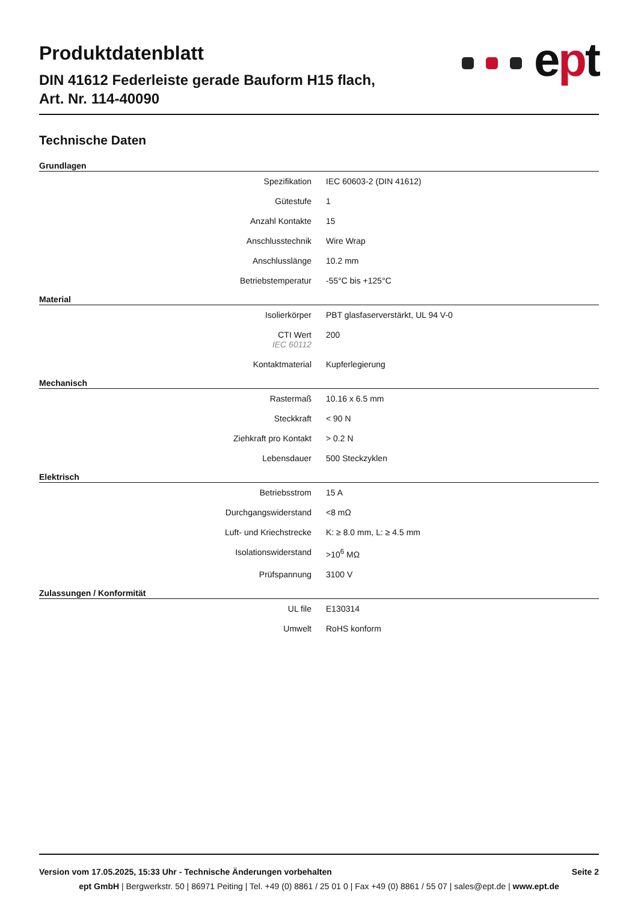Produktdatenblatt
DIN 41612 Federleiste gerade Bauform H15 flach,
Art. Nr. 114-40090
ept
Technische Daten
Grundlagen
| Spezifikation | IEC 60603-2 (DIN 41612) |
| Gütestufe | 1 |
| Anzahl Kontakte | 15 |
| Anschlusstechnik | Wire Wrap |
| Anschlusslänge | 10.2 mm |
| Betriebstemperatur | -55°C bis +125°C |
Material
| Isolierkörper | PBT glasfaserverstärkt, UL 94 V-0 |
| CTI Wert IEC 60112 | 200 |
| Kontaktmaterial | Kupferlegierung |
Mechanisch
| Rastermaß | 10.16 x 6.5 mm |
| Steckkraft | < 90 N |
| Ziehkraft pro Kontakt | > 0.2 N |
| Lebensdauer | 500 Steckzyklen |
Elektrisch
| Betriebsstrom | 15 A |
| Durchgangswiderstand | <8 mΩ |
| Luft- und Kriechstrecke | K: ≥ 8.0 mm, L: ≥ 4.5 mm |
| Isolationswiderstand | >10<sup>6</sup> MΩ |
| Prüfspannung | 3100 V |
Zulassungen / Konformität
| UL file | E130314 |
| Umwelt | RoHS konform |
Version vom 17.05.2025, 15:33 Uhr - Technische Änderungen vorbehalten Seite 2
ept GmbH | Bergwerkstr. 50 | 86971 Peiting | Tel. +49 (0) 8861 / 25 01 0 | Fax +49 (0) 8861 / 55 07 | sales@ept.de | www.ept.de